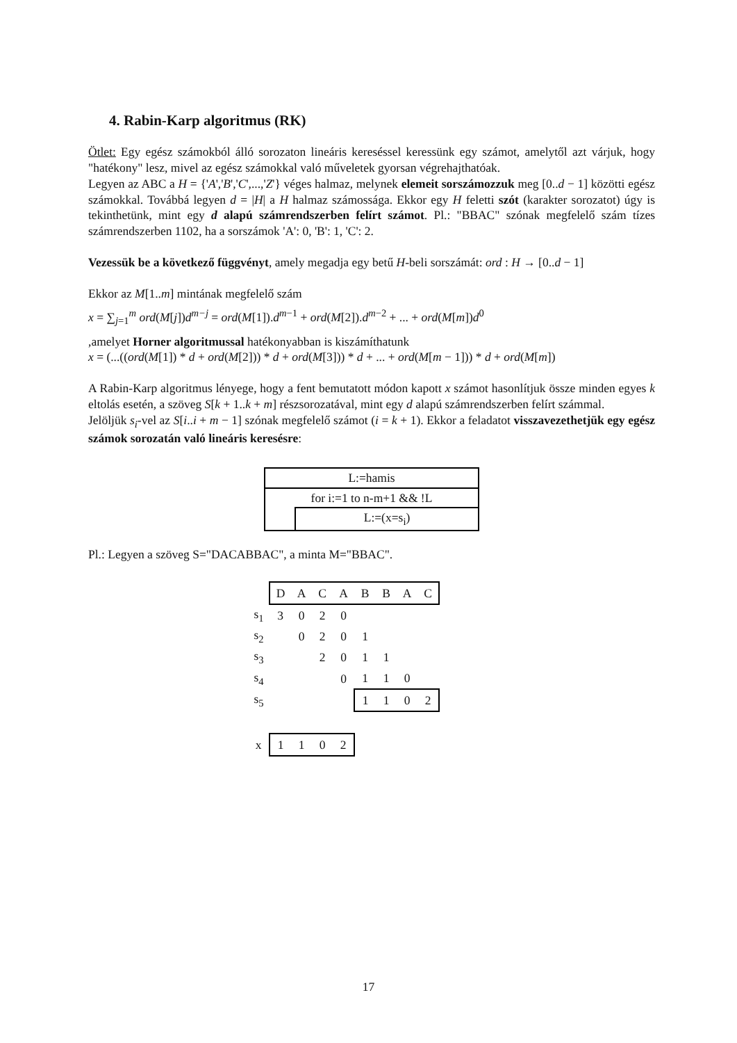4. Rabin-Karp algoritmus (RK)
Ötlet: Egy egész számokból álló sorozaton lineáris kereséssel keressünk egy számot, amelytől azt várjuk, hogy "hatékony" lesz, mivel az egész számokkal való műveletek gyorsan végrehajthatóak.
Legyen az ABC a H = {'A','B','C',...,'Z'} véges halmaz, melynek elemeit sorszámozzuk meg [0..d − 1] közötti egész számokkal. Továbbá legyen d = |H| a H halmaz számossága. Ekkor egy H feletti szót (karakter sorozatot) úgy is tekinthetünk, mint egy d alapú számrendszerben felírt számot. Pl.: "BBAC" szónak megfelelő szám tízes számrendszerben 1102, ha a sorszámok 'A': 0, 'B': 1, 'C': 2.
Vezessük be a következő függvényt, amely megadja egy betű H-beli sorszámát: ord : H → [0..d − 1]
Ekkor az M[1..m] mintának megfelelő szám
x = ∑<sub>j=1</sub><sup>m</sup> ord(M[j])d<sup>m−j</sup> = ord(M[1]).d<sup>m−1</sup> + ord(M[2]).d<sup>m−2</sup> + ... + ord(M[m])d<sup>0</sup>
,amelyet Horner algoritmussal hatékonyabban is kiszámíthatunk
x = (...((ord(M[1]) * d + ord(M[2])) * d + ord(M[3])) * d + ... + ord(M[m − 1])) * d + ord(M[m])
A Rabin-Karp algoritmus lényege, hogy a fent bemutatott módon kapott x számot hasonlítjuk össze minden egyes k eltolás esetén, a szöveg S[k + 1..k + m] részsorozatával, mint egy d alapú számrendszerben felírt számmal.
Jelöljük s<sub>i</sub>-vel az S[i..i + m − 1] szónak megfelelő számot (i = k + 1). Ekkor a feladatot visszavezethetjük egy egész számok sorozatán való lineáris keresésre:
| L:=hamis | |
| for i:=1 to n-m+1 && !L | |
| | L:=(x=s<sub>i</sub>) |
Pl.: Legyen a szöveg S="DACABBAC", a minta M="BBAC".
| | D | A | C | A | B | B | A | C |
| s<sub>1</sub> | 3 | 0 | 2 | 0 | | | | |
| s<sub>2</sub> | | 0 | 2 | 0 | 1 | | | |
| s<sub>3</sub> | | | 2 | 0 | 1 | 1 | | |
| s<sub>4</sub> | | | | 0 | 1 | 1 | 0 | |
| s<sub>5</sub> | | | | | 1 | 1 | 0 | 2 |
| x | 1 | 1 | 0 | 2 | | | | |
17